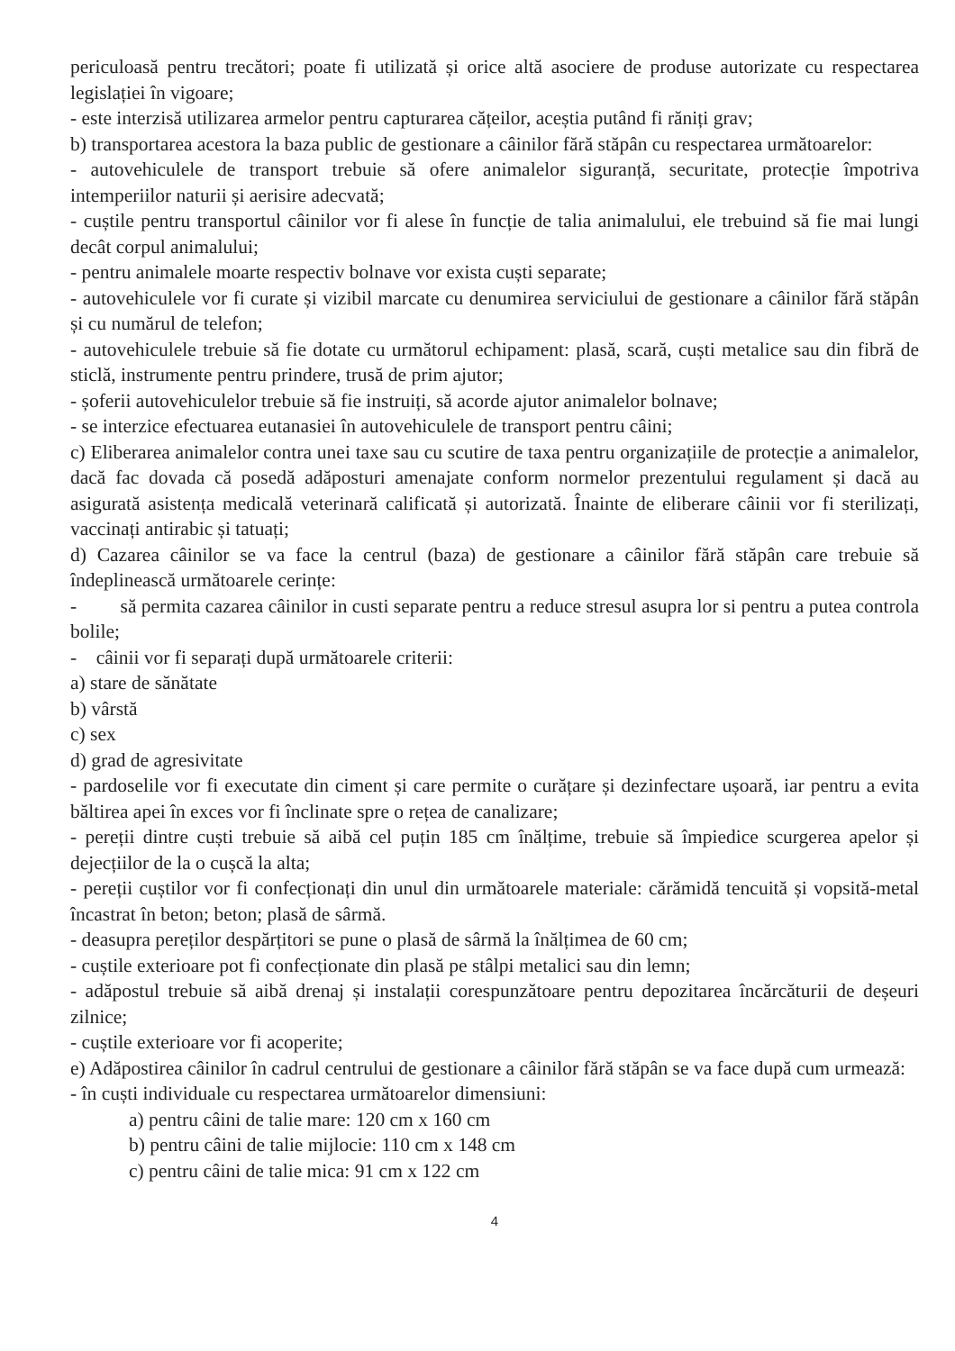periculoasă pentru trecători; poate fi utilizată și orice altă asociere de produse autorizate cu respectarea legislației în vigoare;
- este interzisă utilizarea armelor pentru capturarea cățeilor, aceștia putând fi răniți grav;
b) transportarea acestora la baza public de gestionare a câinilor fără stăpân cu respectarea următoarelor:
- autovehiculele de transport trebuie să ofere animalelor siguranță, securitate, protecție împotriva intemperiilor naturii și aerisire adecvată;
- cuștile pentru transportul câinilor vor fi alese în funcție de talia animalului, ele trebuind să fie mai lungi decât corpul animalului;
- pentru animalele moarte respectiv bolnave vor exista cuști separate;
- autovehiculele vor fi curate și vizibil marcate cu denumirea serviciului de gestionare a câinilor fără stăpân și cu numărul de telefon;
- autovehiculele trebuie să fie dotate cu următorul echipament: plasă, scară, cuști metalice sau din fibră de sticlă, instrumente pentru prindere, trusă de prim ajutor;
- șoferii autovehiculelor trebuie să fie instruiți, să acorde ajutor animalelor bolnave;
- se interzice efectuarea eutanasiei în autovehiculele de transport pentru câini;
c) Eliberarea animalelor contra unei taxe sau cu scutire de taxa pentru organizațiile de protecție a animalelor, dacă fac dovada că posedă adăposturi amenajate conform normelor prezentului regulament și dacă au asigurată asistența medicală veterinară calificată și autorizată. Înainte de eliberare câinii vor fi sterilizați, vaccinați antirabic și tatuați;
d) Cazarea câinilor se va face la centrul (baza) de gestionare a câinilor fără stăpân care trebuie să îndeplinească următoarele cerințe:
- să permita cazarea câinilor in custi separate pentru a reduce stresul asupra lor si pentru a putea controla bolile;
- câinii vor fi separați după următoarele criterii:
a) stare de sănătate
b) vârstă
c) sex
d) grad de agresivitate
- pardoselile vor fi executate din ciment și care permite o curățare și dezinfectare ușoară, iar pentru a evita băltirea apei în exces vor fi înclinate spre o rețea de canalizare;
- pereții dintre cuști trebuie să aibă cel puțin 185 cm înălțime, trebuie să împiedice scurgerea apelor și dejecțiilor de la o cușcă la alta;
- pereții cuștilor vor fi confecționați din unul din următoarele materiale: cărămidă tencuită și vopsită-metal încastrat în beton; beton; plasă de sârmă.
- deasupra pereților despărțitori se pune o plasă de sârmă la înălțimea de 60 cm;
- cuștile exterioare pot fi confecționate din plasă pe stâlpi metalici sau din lemn;
- adăpostul trebuie să aibă drenaj și instalații corespunzătoare pentru depozitarea încărcăturii de deșeuri zilnice;
- cuștile exterioare vor fi acoperite;
e) Adăpostirea câinilor în cadrul centrului de gestionare a câinilor fără stăpân se va face după cum urmează:
- în cuști individuale cu respectarea următoarelor dimensiuni:
a) pentru câini de talie mare: 120 cm x 160 cm
b) pentru câini de talie mijlocie: 110 cm x 148 cm
c) pentru câini de talie mica: 91 cm x 122 cm
4